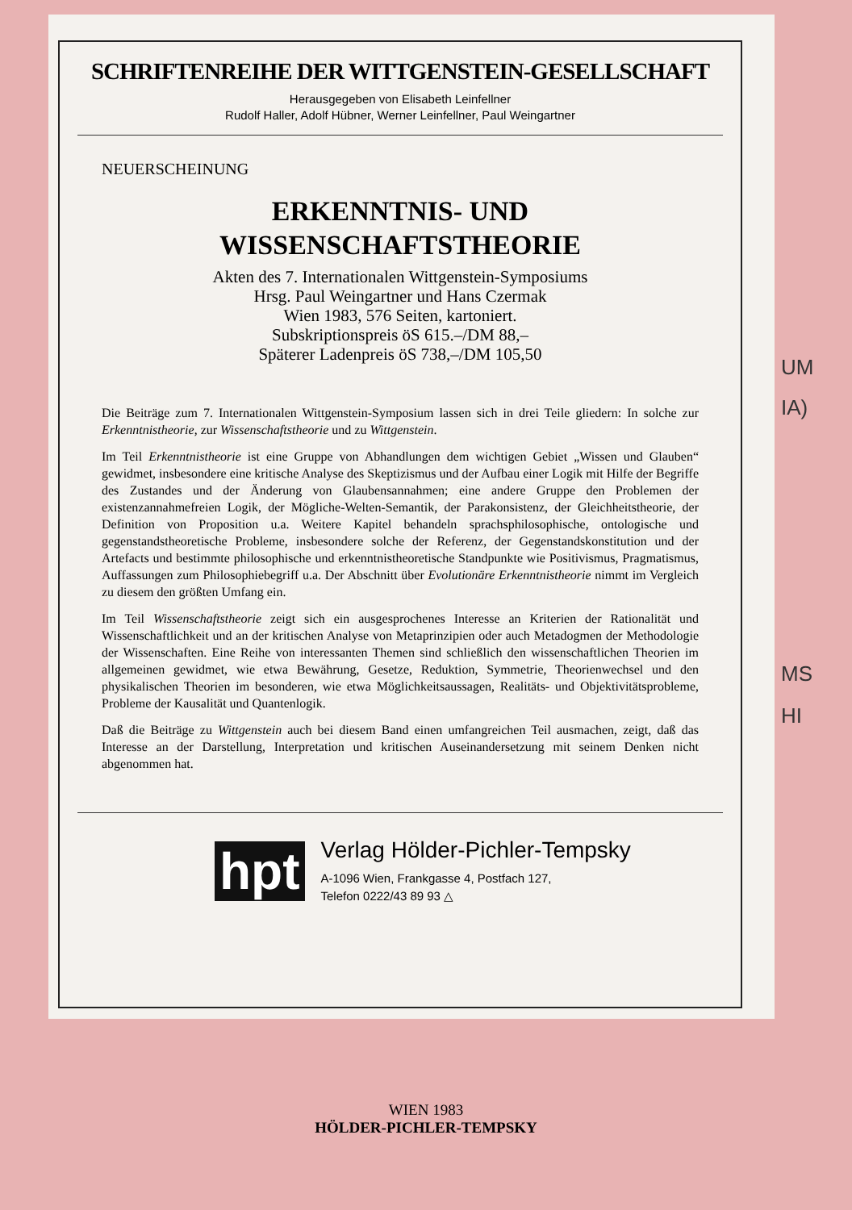SCHRIFTENREIHE DER WITTGENSTEIN-GESELLSCHAFT
Herausgegeben von Elisabeth Leinfellner
Rudolf Haller, Adolf Hübner, Werner Leinfellner, Paul Weingartner
NEUERSCHEINUNG
ERKENNTNIS- UND
WISSENSCHAFTSTHEORIE
Akten des 7. Internationalen Wittgenstein-Symposiums
Hrsg. Paul Weingartner und Hans Czermak
Wien 1983, 576 Seiten, kartoniert.
Subskriptionspreis öS 615.–/DM 88,–
Späterer Ladenpreis öS 738,–/DM 105,50
Die Beiträge zum 7. Internationalen Wittgenstein-Symposium lassen sich in drei Teile gliedern: In solche zur Erkenntnistheorie, zur Wissenschaftstheorie und zu Wittgenstein.
Im Teil Erkenntnistheorie ist eine Gruppe von Abhandlungen dem wichtigen Gebiet „Wissen und Glauben“ gewidmet, insbesondere eine kritische Analyse des Skeptizismus und der Aufbau einer Logik mit Hilfe der Begriffe des Zustandes und der Änderung von Glaubensannahmen; eine andere Gruppe den Problemen der existenzannahmefreien Logik, der Mögliche-Welten-Semantik, der Parakonsistenz, der Gleichheitstheorie, der Definition von Proposition u.a. Weitere Kapitel behandeln sprachsphilosophische, ontologische und gegenstandstheoretische Probleme, insbesondere solche der Referenz, der Gegenstandskonstitution und der Artefacts und bestimmte philosophische und erkenntnistheoretische Standpunkte wie Positivismus, Pragmatismus, Auffassungen zum Philosophiebegriff u.a. Der Abschnitt über Evolutionäre Erkenntnistheorie nimmt im Vergleich zu diesem den größten Umfang ein.
Im Teil Wissenschaftstheorie zeigt sich ein ausgesprochenes Interesse an Kriterien der Rationalität und Wissenschaftlichkeit und an der kritischen Analyse von Metaprinzipien oder auch Metadogmen der Methodologie der Wissenschaften. Eine Reihe von interessanten Themen sind schließlich den wissenschaftlichen Theorien im allgemeinen gewidmet, wie etwa Bewährung, Gesetze, Reduktion, Symmetrie, Theorienwechsel und den physikalischen Theorien im besonderen, wie etwa Möglichkeitsaussagen, Realitäts- und Objektivitätsprobleme, Probleme der Kausalität und Quantenlogik.
Daß die Beiträge zu Wittgenstein auch bei diesem Band einen umfangreichen Teil ausmachen, zeigt, daß das Interesse an der Darstellung, Interpretation und kritischen Auseinandersetzung mit seinem Denken nicht abgenommen hat.
hpt
Verlag Hölder-Pichler-Tempsky
A-1096 Wien, Frankgasse 4, Postfach 127,
Telefon 0222/43 89 93 △
UM
IA)
MS
HI
WIEN 1983
HÖLDER-PICHLER-TEMPSKY